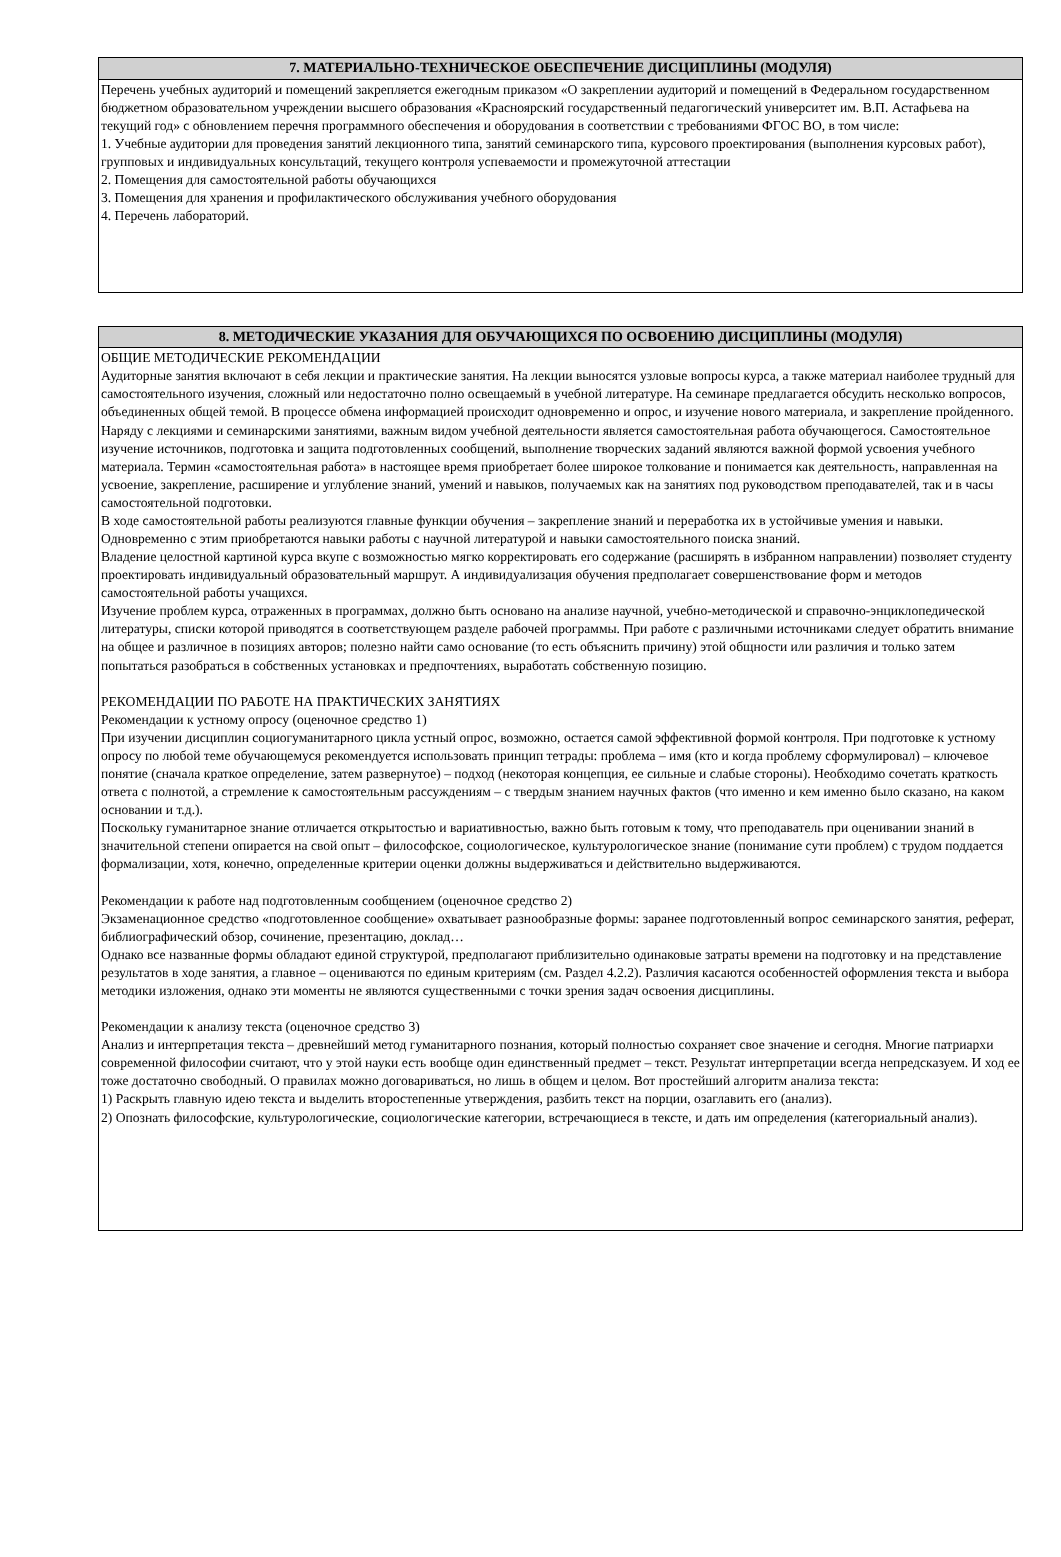| 7. МАТЕРИАЛЬНО-ТЕХНИЧЕСКОЕ ОБЕСПЕЧЕНИЕ ДИСЦИПЛИНЫ (МОДУЛЯ) |
| --- |
| Перечень учебных аудиторий и помещений закрепляется ежегодным приказом «О закреплении аудиторий и помещений в Федеральном государственном бюджетном образовательном учреждении высшего образования «Красноярский государственный педагогический университет им. В.П. Астафьева на текущий год» с обновлением перечня программного обеспечения и оборудования в соответствии с требованиями ФГОС ВО, в том числе: 1. Учебные аудитории для проведения занятий лекционного типа, занятий семинарского типа, курсового проектирования (выполнения курсовых работ), групповых и индивидуальных консультаций, текущего контроля успеваемости и промежуточной аттестации 2. Помещения для самостоятельной работы обучающихся 3. Помещения для хранения и профилактического обслуживания учебного оборудования 4. Перечень лабораторий. |
| 8. МЕТОДИЧЕСКИЕ УКАЗАНИЯ ДЛЯ ОБУЧАЮЩИХСЯ ПО ОСВОЕНИЮ ДИСЦИПЛИНЫ (МОДУЛЯ) |
| --- |
| ОБЩИЕ МЕТОДИЧЕСКИЕ РЕКОМЕНДАЦИИ Аудиторные занятия включают в себя лекции и практические занятия. На лекции выносятся узловые вопросы курса, а также материал наиболее трудный для самостоятельного изучения, сложный или недостаточно полно освещаемый в учебной литературе. На семинаре предлагается обсудить несколько вопросов, объединенных общей темой. В процессе обмена информацией происходит одновременно и опрос, и изучение нового материала, и закрепление пройденного. Наряду с лекциями и семинарскими занятиями, важным видом учебной деятельности является самостоятельная работа обучающегося. Самостоятельное изучение источников, подготовка и защита подготовленных сообщений, выполнение творческих заданий являются важной формой усвоения учебного материала. Термин «самостоятельная работа» в настоящее время приобретает более широкое толкование и понимается как деятельность, направленная на усвоение, закрепление, расширение и углубление знаний, умений и навыков, получаемых как на занятиях под руководством преподавателей, так и в часы самостоятельной подготовки. В ходе самостоятельной работы реализуются главные функции обучения – закрепление знаний и переработка их в устойчивые умения и навыки. Одновременно с этим приобретаются навыки работы с научной литературой и навыки самостоятельного поиска знаний. Владение целостной картиной курса вкупе с возможностью мягко корректировать его содержание (расширять в избранном направлении) позволяет студенту проектировать индивидуальный образовательный маршрут. А индивидуализация обучения предполагает совершенствование форм и методов самостоятельной работы учащихся. Изучение проблем курса, отраженных в программах, должно быть основано на анализе научной, учебно-методической и справочно-энциклопедической литературы, списки которой приводятся в соответствующем разделе рабочей программы. При работе с различными источниками следует обратить внимание на общее и различное в позициях авторов; полезно найти само основание (то есть объяснить причину) этой общности или различия и только затем попытаться разобраться в собственных установках и предпочтениях, выработать собственную позицию. РЕКОМЕНДАЦИИ ПО РАБОТЕ НА ПРАКТИЧЕСКИХ ЗАНЯТИЯХ Рекомендации к устному опросу (оценочное средство 1) При изучении дисциплин социогуманитарного цикла устный опрос, возможно, остается самой эффективной формой контроля. При подготовке к устному опросу по любой теме обучающемуся рекомендуется использовать принцип тетрады: проблема – имя (кто и когда проблему сформулировал) – ключевое понятие (сначала краткое определение, затем развернутое) – подход (некоторая концепция, ее сильные и слабые стороны). Необходимо сочетать краткость ответа с полнотой, а стремление к самостоятельным рассуждениям – с твердым знанием научных фактов (что именно и кем именно было сказано, на каком основании и т.д.). Поскольку гуманитарное знание отличается открытостью и вариативностью, важно быть готовым к тому, что преподаватель при оценивании знаний в значительной степени опирается на свой опыт – философское, социологическое, культурологическое знание (понимание сути проблем) с трудом поддается формализации, хотя, конечно, определенные критерии оценки должны выдерживаться и действительно выдерживаются. Рекомендации к работе над подготовленным сообщением (оценочное средство 2) Экзаменационное средство «подготовленное сообщение» охватывает разнообразные формы: заранее подготовленный вопрос семинарского занятия, реферат, библиографический обзор, сочинение, презентацию, доклад… Однако все названные формы обладают единой структурой, предполагают приблизительно одинаковые затраты времени на подготовку и на представление результатов в ходе занятия, а главное – оцениваются по единым критериям (см. Раздел 4.2.2). Различия касаются особенностей оформления текста и выбора методики изложения, однако эти моменты не являются существенными с точки зрения задач освоения дисциплины. Рекомендации к анализу текста (оценочное средство 3) Анализ и интерпретация текста – древнейший метод гуманитарного познания, который полностью сохраняет свое значение и сегодня. Многие патриархи современной философии считают, что у этой науки есть вообще один единственный предмет – текст. Результат интерпретации всегда непредсказуем. И ход ее тоже достаточно свободный. О правилах можно договариваться, но лишь в общем и целом. Вот простейший алгоритм анализа текста: 1) Раскрыть главную идею текста и выделить второстепенные утверждения, разбить текст на порции, озаглавить его (анализ). 2) Опознать философские, культурологические, социологические категории, встречающиеся в тексте, и дать им определения (категориальный анализ). |